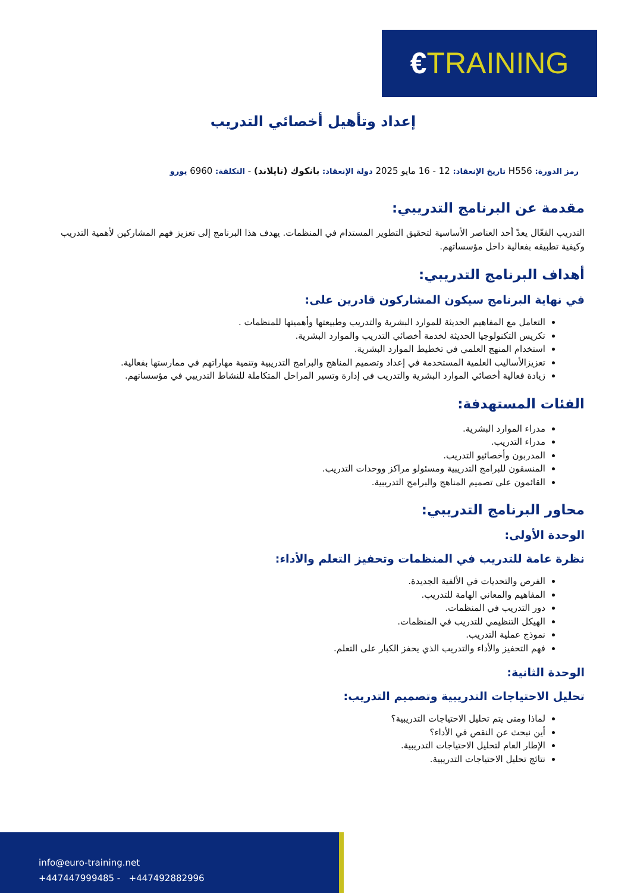€TRAINING
إعداد وتأهيل أخصائي التدريب
رمز الدورة: H556 تاريخ الإنعقاد: 12 - 16 مايو 2025 دولة الإنعقاد: بانكوك (تايلاند) - التكلفة: 6960 يورو
مقدمة عن البرنامج التدريبي:
التدريب الفعّال يعدّ أحد العناصر الأساسية لتحقيق التطوير المستدام في المنظمات. يهدف هذا البرنامج إلى تعزيز فهم المشاركين لأهمية التدريب وكيفية تطبيقه بفعالية داخل مؤسساتهم.
أهداف البرنامج التدريبي:
في نهاية البرنامج سيكون المشاركون قادرين على:
التعامل مع المفاهيم الحديثة للموارد البشرية والتدريب وطبيعتها وأهميتها للمنظمات .
تكريس التكنولوجيا الحديثة لخدمة أخصائي التدريب والموارد البشرية.
استخدام المنهج العلمي في تخطيط الموارد البشرية.
تعزيزالأساليب العلمية المستخدمة في إعداد وتصميم المناهج والبرامج التدريبية وتنمية مهاراتهم في ممارستها بفعالية.
زيادة فعالية أخصائي الموارد البشرية والتدريب في إدارة وتسير المراحل المتكاملة للنشاط التدريبي في مؤسساتهم.
الفئات المستهدفة:
مدراء الموارد البشرية.
مدراء التدريب.
المدربون وأخصائيو التدريب.
المنسقون للبرامج التدريبية ومسئولو مراكز ووحدات التدريب.
القائمون على تصميم المناهج والبرامج التدريبية.
محاور البرنامج التدريبي:
الوحدة الأولى:
نظرة عامة للتدريب في المنظمات وتحفيز التعلم والأداء:
الفرص والتحديات في الألفية الجديدة.
المفاهيم والمعاني الهامة للتدريب.
دور التدريب في المنظمات.
الهيكل التنظيمي للتدريب في المنظمات.
نموذج عملية التدريب.
فهم التحفيز والأداء والتدريب الذي يحفز الكبار على التعلم.
الوحدة الثانية:
تحليل الاحتياجات التدريبية وتصميم التدريب:
لماذا ومتى يتم تحليل الاحتياجات التدريبية؟
أين نبحث عن النقص في الأداء؟
الإطار العام لتحليل الاحتياجات التدريبية.
نتائج تحليل الاحتياجات التدريبية.
info@euro-training.net
+447447999485 - +447492882996